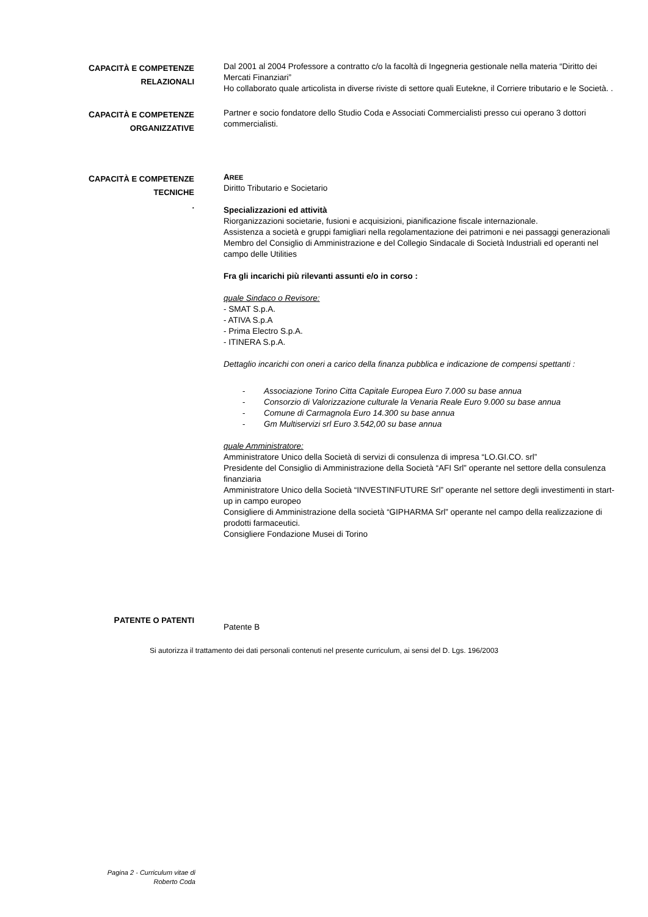CAPACITÀ E COMPETENZE
RELAZIONALI
Dal 2001 al 2004 Professore a contratto c/o la facoltà di Ingegneria gestionale nella materia “Diritto dei Mercati Finanziari”
Ho collaborato quale articolista in diverse riviste di settore quali Eutekne, il Corriere tributario e le Società. .
CAPACITÀ E COMPETENZE
ORGANIZZATIVE
Partner e socio fondatore dello Studio Coda e Associati Commercialisti presso cui operano 3 dottori commercialisti.
CAPACITÀ E COMPETENZE
TECNICHE
.
AREE
Diritto Tributario e Societario
Specializzazioni ed attività
Riorganizzazioni societarie, fusioni e acquisizioni, pianificazione fiscale internazionale.
Assistenza a società e gruppi famigliari nella regolamentazione dei patrimoni e nei passaggi generazionali Membro del Consiglio di Amministrazione e del Collegio Sindacale di Società Industriali ed operanti nel campo delle Utilities
Fra gli incarichi più rilevanti assunti e/o in corso :
quale Sindaco o Revisore:
- SMAT S.p.A.
- ATIVA S.p.A
- Prima Electro S.p.A.
- ITINERA S.p.A.
Dettaglio incarichi con oneri a carico della finanza pubblica e indicazione de compensi spettanti :
- Associazione Torino Citta Capitale Europea Euro 7.000 su base annua
- Consorzio di Valorizzazione culturale la Venaria Reale Euro 9.000 su base annua
- Comune di Carmagnola Euro 14.300 su base annua
- Gm Multiservizi srl Euro 3.542,00 su base annua
quale Amministratore:
Amministratore Unico della Società di servizi di consulenza di impresa “LO.GI.CO. srl”
Presidente del Consiglio di Amministrazione della Società “AFI Srl” operante nel settore della consulenza finanziaria
Amministratore Unico della Società “INVESTINFUTURE Srl” operante nel settore degli investimenti in start-up in campo europeo
Consigliere di Amministrazione della società “GIPHARMA Srl” operante nel campo della realizzazione di prodotti farmaceutici.
Consigliere Fondazione Musei di Torino
PATENTE O PATENTI
Patente B
Si autorizza il trattamento dei dati personali contenuti nel presente curriculum, ai sensi del D. Lgs. 196/2003
Pagina 2 - Curriculum vitae di
Roberto Coda